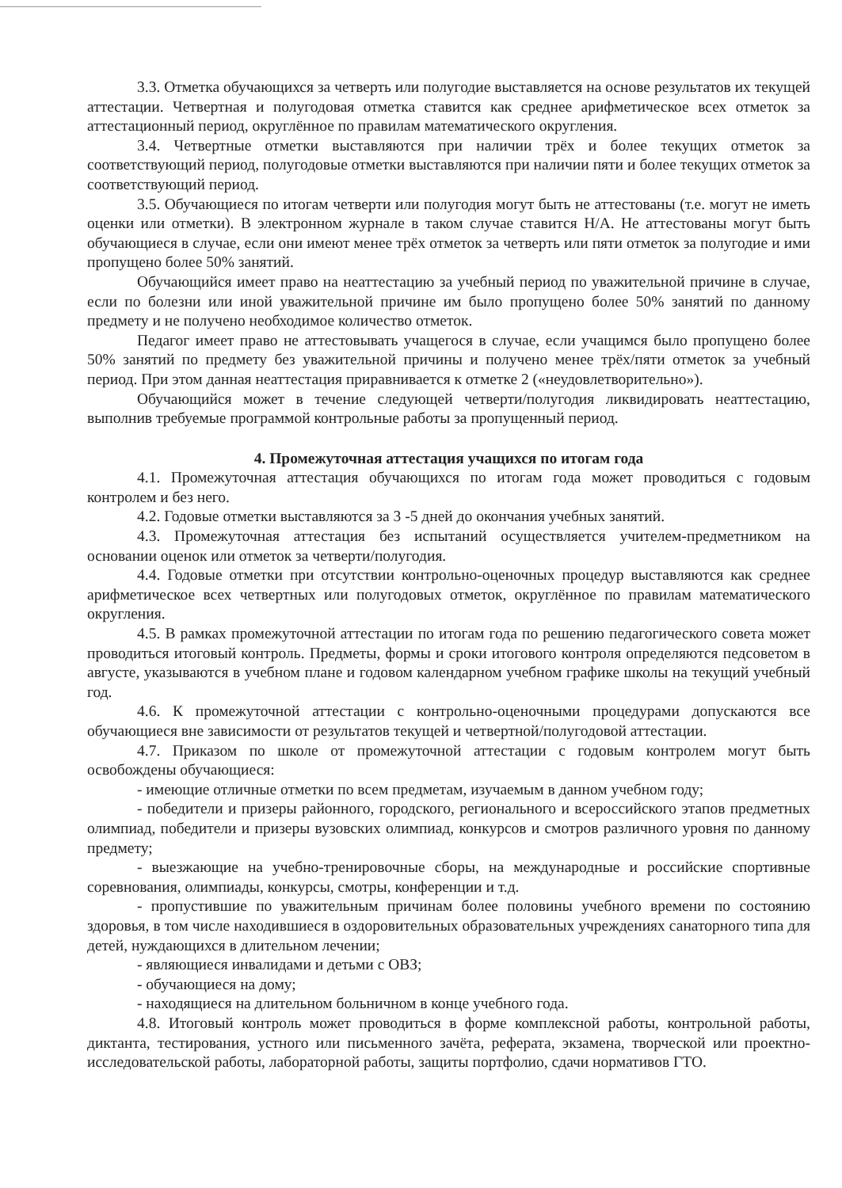3.3. Отметка обучающихся за четверть или полугодие выставляется на основе результатов их текущей аттестации. Четвертная и полугодовая отметка ставится как среднее арифметическое всех отметок за аттестационный период, округлённое по правилам математического округления.
3.4. Четвертные отметки выставляются при наличии трёх и более текущих отметок за соответствующий период, полугодовые отметки выставляются при наличии пяти и более текущих отметок за соответствующий период.
3.5. Обучающиеся по итогам четверти или полугодия могут быть не аттестованы (т.е. могут не иметь оценки или отметки). В электронном журнале в таком случае ставится Н/А. Не аттестованы могут быть обучающиеся в случае, если они имеют менее трёх отметок за четверть или пяти отметок за полугодие и ими пропущено более 50% занятий.
Обучающийся имеет право на неаттестацию за учебный период по уважительной причине в случае, если по болезни или иной уважительной причине им было пропущено более 50% занятий по данному предмету и не получено необходимое количество отметок.
Педагог имеет право не аттестовывать учащегося в случае, если учащимся было пропущено более 50% занятий по предмету без уважительной причины и получено менее трёх/пяти отметок за учебный период. При этом данная неаттестация приравнивается к отметке 2 («неудовлетворительно»).
Обучающийся может в течение следующей четверти/полугодия ликвидировать неаттестацию, выполнив требуемые программой контрольные работы за пропущенный период.
4. Промежуточная аттестация учащихся по итогам года
4.1. Промежуточная аттестация обучающихся по итогам года может проводиться с годовым контролем и без него.
4.2. Годовые отметки выставляются за 3 -5 дней до окончания учебных занятий.
4.3. Промежуточная аттестация без испытаний осуществляется учителем-предметником на основании оценок или отметок за четверти/полугодия.
4.4. Годовые отметки при отсутствии контрольно-оценочных процедур выставляются как среднее арифметическое всех четвертных или полугодовых отметок, округлённое по правилам математического округления.
4.5. В рамках промежуточной аттестации по итогам года по решению педагогического совета может проводиться итоговый контроль. Предметы, формы и сроки итогового контроля определяются педсоветом в августе, указываются в учебном плане и годовом календарном учебном графике школы на текущий учебный год.
4.6. К промежуточной аттестации с контрольно-оценочными процедурами допускаются все обучающиеся вне зависимости от результатов текущей и четвертной/полугодовой аттестации.
4.7. Приказом по школе от промежуточной аттестации с годовым контролем могут быть освобождены обучающиеся:
- имеющие отличные отметки по всем предметам, изучаемым в данном учебном году;
- победители и призеры районного, городского, регионального и всероссийского этапов предметных олимпиад, победители и призеры вузовских олимпиад, конкурсов и смотров различного уровня по данному предмету;
- выезжающие на учебно-тренировочные сборы, на международные и российские спортивные соревнования, олимпиады, конкурсы, смотры, конференции и т.д.
- пропустившие по уважительным причинам более половины учебного времени по состоянию здоровья, в том числе находившиеся в оздоровительных образовательных учреждениях санаторного типа для детей, нуждающихся в длительном лечении;
- являющиеся инвалидами и детьми с ОВЗ;
- обучающиеся на дому;
- находящиеся на длительном больничном в конце учебного года.
4.8. Итоговый контроль может проводиться в форме комплексной работы, контрольной работы, диктанта, тестирования, устного или письменного зачёта, реферата, экзамена, творческой или проектно-исследовательской работы, лабораторной работы, защиты портфолио, сдачи нормативов ГТО.